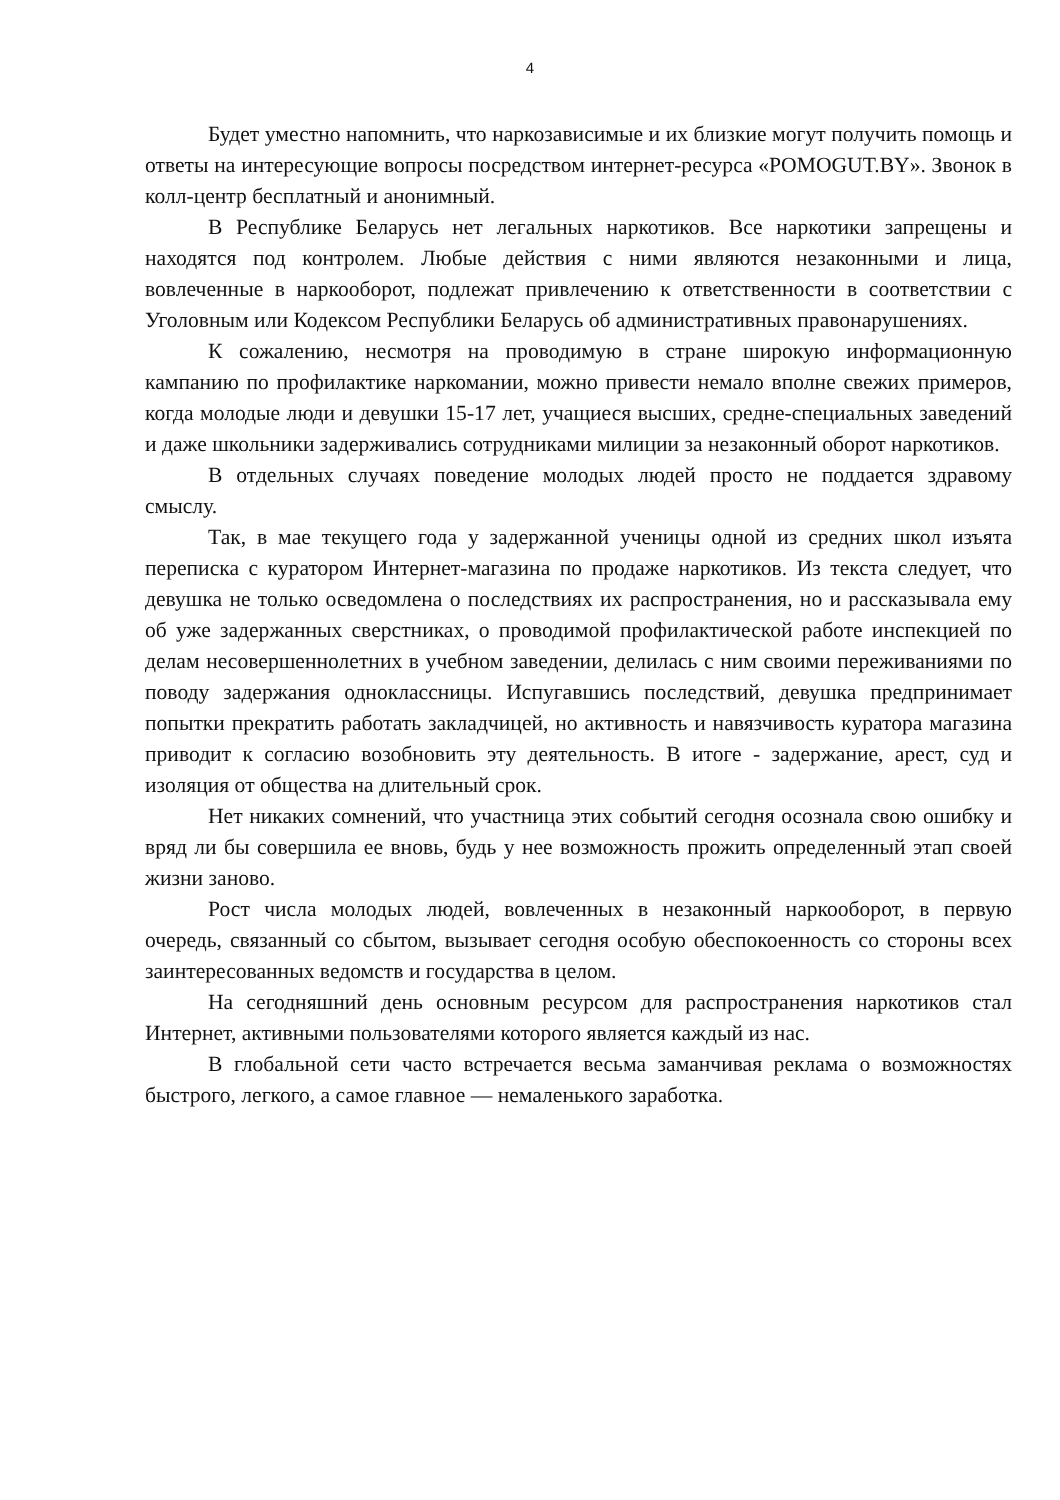4
Будет уместно напомнить, что наркозависимые и их близкие могут получить помощь и ответы на интересующие вопросы посредством интернет-ресурса «POMOGUT.BY». Звонок в колл-центр бесплатный и анонимный.
В Республике Беларусь нет легальных наркотиков. Все наркотики запрещены и находятся под контролем. Любые действия с ними являются незаконными и лица, вовлеченные в наркооборот, подлежат привлечению к ответственности в соответствии с Уголовным или Кодексом Республики Беларусь об административных правонарушениях.
К сожалению, несмотря на проводимую в стране широкую информационную кампанию по профилактике наркомании, можно привести немало вполне свежих примеров, когда молодые люди и девушки 15-17 лет, учащиеся высших, средне-специальных заведений и даже школьники задерживались сотрудниками милиции за незаконный оборот наркотиков.
В отдельных случаях поведение молодых людей просто не поддается здравому смыслу.
Так, в мае текущего года у задержанной ученицы одной из средних школ изъята переписка с куратором Интернет-магазина по продаже наркотиков. Из текста следует, что девушка не только осведомлена о последствиях их распространения, но и рассказывала ему об уже задержанных сверстниках, о проводимой профилактической работе инспекцией по делам несовершеннолетних в учебном заведении, делилась с ним своими переживаниями по поводу задержания одноклассницы. Испугавшись последствий, девушка предпринимает попытки прекратить работать закладчицей, но активность и навязчивость куратора магазина приводит к согласию возобновить эту деятельность. В итоге - задержание, арест, суд и изоляция от общества на длительный срок.
Нет никаких сомнений, что участница этих событий сегодня осознала свою ошибку и вряд ли бы совершила ее вновь, будь у нее возможность прожить определенный этап своей жизни заново.
Рост числа молодых людей, вовлеченных в незаконный наркооборот, в первую очередь, связанный со сбытом, вызывает сегодня особую обеспокоенность со стороны всех заинтересованных ведомств и государства в целом.
На сегодняшний день основным ресурсом для распространения наркотиков стал Интернет, активными пользователями которого является каждый из нас.
В глобальной сети часто встречается весьма заманчивая реклама о возможностях быстрого, легкого, а самое главное — немаленького заработка.